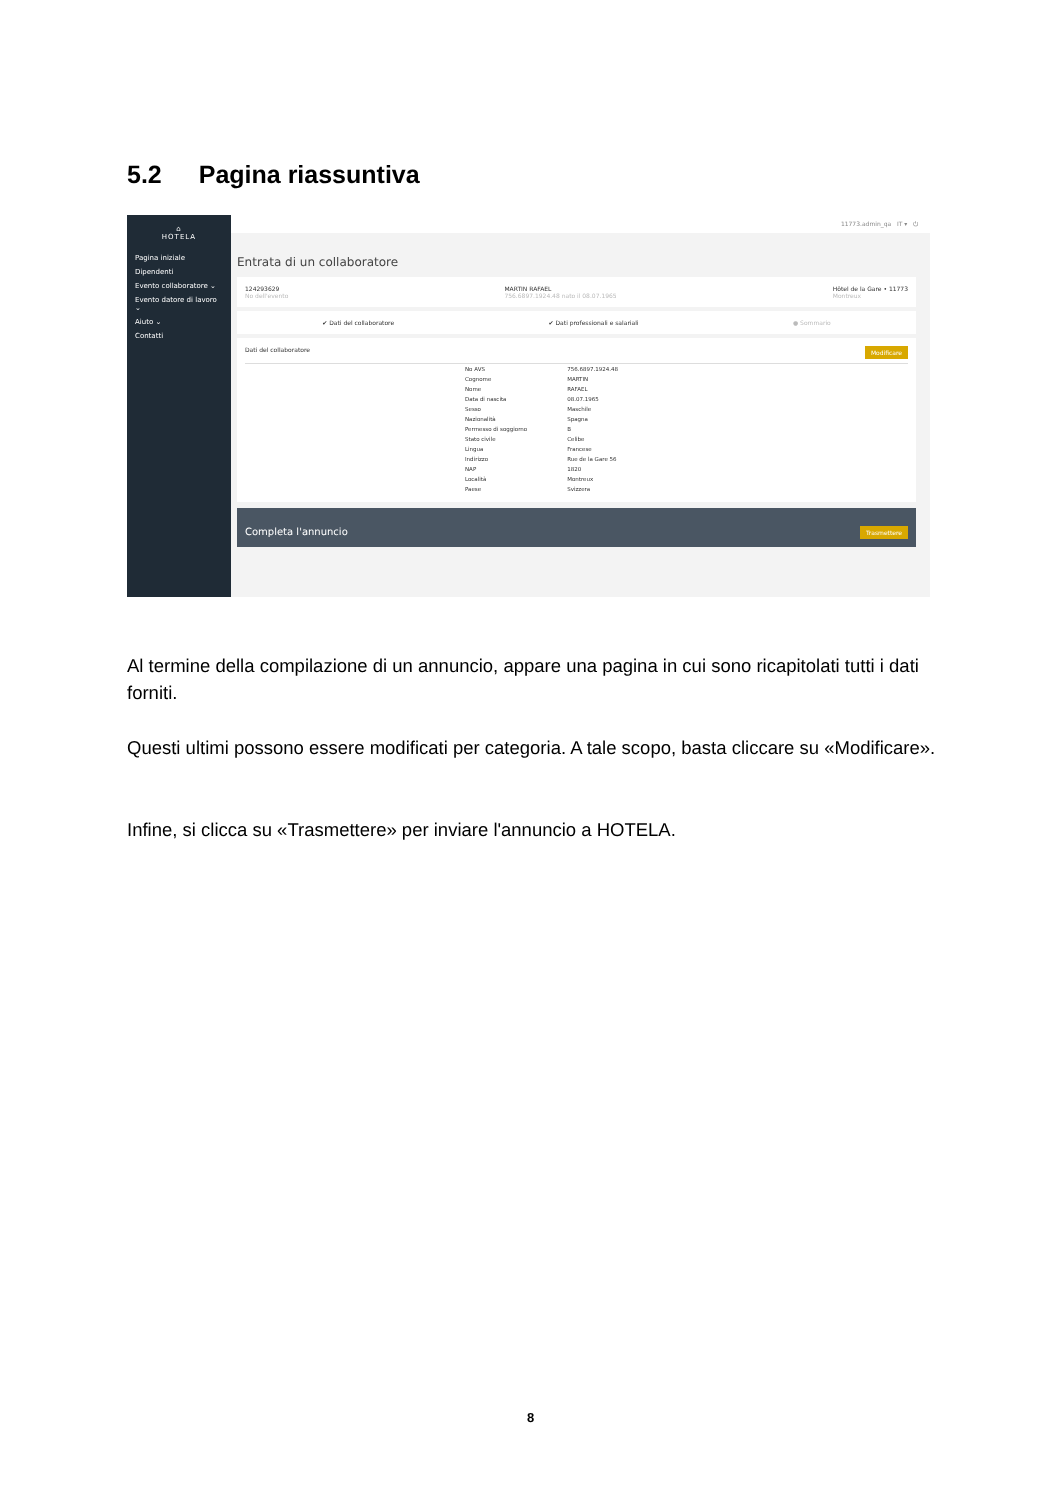5.2 Pagina riassuntiva
⌂
HOTELA
Pagina iniziale
Dipendenti
Evento collaboratore ⌄
Evento datore di lavoro ⌄
Aiuto ⌄
Contatti
11773.admin_qa IT ▾ ⏻
Entrata di un collaboratore
124293629
No dell'evento
MARTIN RAFAEL
756.6897.1924.48 nato il 08.07.1965
Hôtel de la Gare • 11773
Montreux
✔ Dati del collaboratore ✔ Dati professionali e salariali ● Sommario
Dati del collaboratore Modificare
| No AVS | 756.6897.1924.48 |
| Cognome | MARTIN |
| Nome | RAFAEL |
| Data di nascita | 08.07.1965 |
| Sesso | Maschile |
| Nazionalità | Spagna |
| Permesso di soggiorno | B |
| Stato civile | Celibe |
| Lingua | Francese |
| Indirizzo | Rue de la Gare 56 |
| NAP | 1820 |
| Località | Montreux |
| Paese | Svizzera |
Completa l'annuncio Trasmettere
Al termine della compilazione di un annuncio, appare una pagina in cui sono ricapitolati tutti i dati forniti.
Questi ultimi possono essere modificati per categoria. A tale scopo, basta cliccare su «Modificare».
Infine, si clicca su «Trasmettere» per inviare l'annuncio a HOTELA.
8